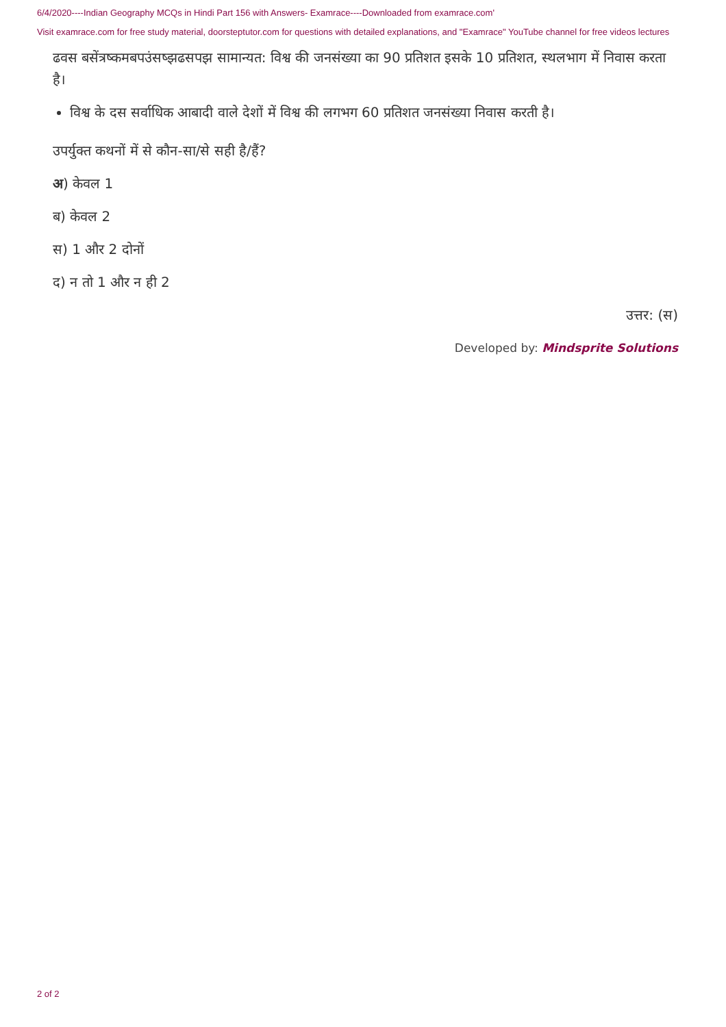6/4/2020----Indian Geography MCQs in Hindi Part 156 with Answers- Examrace----Downloaded from examrace.com'
Visit examrace.com for free study material, doorsteptutor.com for questions with detailed explanations, and "Examrace" YouTube channel for free videos lectures
ढवस बसेंत्रष्कमबपउंसष्झढसपझ सामान्यत: विश्व की जनसंख्या का 90 प्रतिशत इसके 10 प्रतिशत, स्थलभाग में निवास करता है।
विश्व के दस सर्वाधिक आबादी वाले देशों में विश्व की लगभग 60 प्रतिशत जनसंख्या निवास करती है।
उपर्युक्त कथनों में से कौन-सा/से सही है/हैं?
अ) केवल 1
ब) केवल 2
स) 1 और 2 दोनों
द) न तो 1 और न ही 2
उत्तर: (स)
Developed by: Mindsprite Solutions
2 of 2